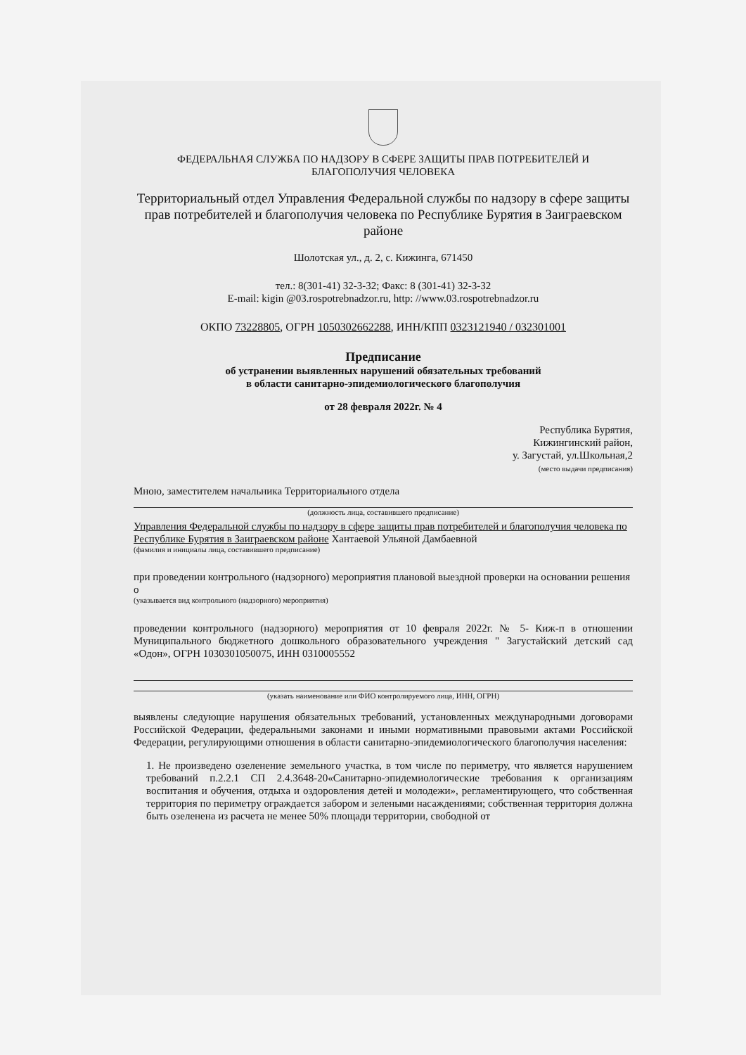ФЕДЕРАЛЬНАЯ СЛУЖБА ПО НАДЗОРУ В СФЕРЕ ЗАЩИТЫ ПРАВ ПОТРЕБИТЕЛЕЙ И БЛАГОПОЛУЧИЯ ЧЕЛОВЕКА
Территориальный отдел Управления Федеральной службы по надзору в сфере защиты прав потребителей и благополучия человека по Республике Бурятия в Заиграевском районе
Шолотская ул., д. 2, с. Кижинга, 671450
тел.: 8(301-41) 32-3-32; Факс: 8 (301-41) 32-3-32
E-mail: kigin @03.rospotrebnadzor.ru, http: //www.03.rospotrebnadzor.ru
ОКПО 73228805, ОГРН 1050302662288, ИНН/КПП 0323121940 / 032301001
Предписание
об устранении выявленных нарушений обязательных требований
в области санитарно-эпидемиологического благополучия
от 28 февраля 2022г. № 4
Республика Бурятия,
Кижингинский район,
у. Загустай, ул.Школьная,2
(место выдачи предписания)
Мною, заместителем начальника Территориального отдела
(должность лица, составившего предписание)
Управления Федеральной службы по надзору в сфере защиты прав потребителей и благополучия человека по Республике Бурятия в Заиграевском районе Хантаевой Ульяной Дамбаевной
(фамилия и инициалы лица, составившего предписание)
при проведении контрольного (надзорного) мероприятия плановой выездной проверки на основании решения о
(указывается вид контрольного (надзорного) мероприятия)
проведении контрольного (надзорного) мероприятия от 10 февраля 2022г. № 5- Киж-п в отношении Муниципального бюджетного дошкольного образовательного учреждения " Загустайский детский сад «Одон», ОГРН 1030301050075, ИНН 0310005552
(указать наименование или ФИО контролируемого лица, ИНН, ОГРН)
выявлены следующие нарушения обязательных требований, установленных международными договорами Российской Федерации, федеральными законами и иными нормативными правовыми актами Российской Федерации, регулирующими отношения в области санитарно-эпидемиологического благополучия населения:
1. Не произведено озеленение земельного участка, в том числе по периметру, что является нарушением требований п.2.2.1 СП 2.4.3648-20«Санитарно-эпидемиологические требования к организациям воспитания и обучения, отдыха и оздоровления детей и молодежи», регламентирующего, что собственная территория по периметру ограждается забором и зелеными насаждениями; собственная территория должна быть озеленена из расчета не менее 50% площади территории, свободной от